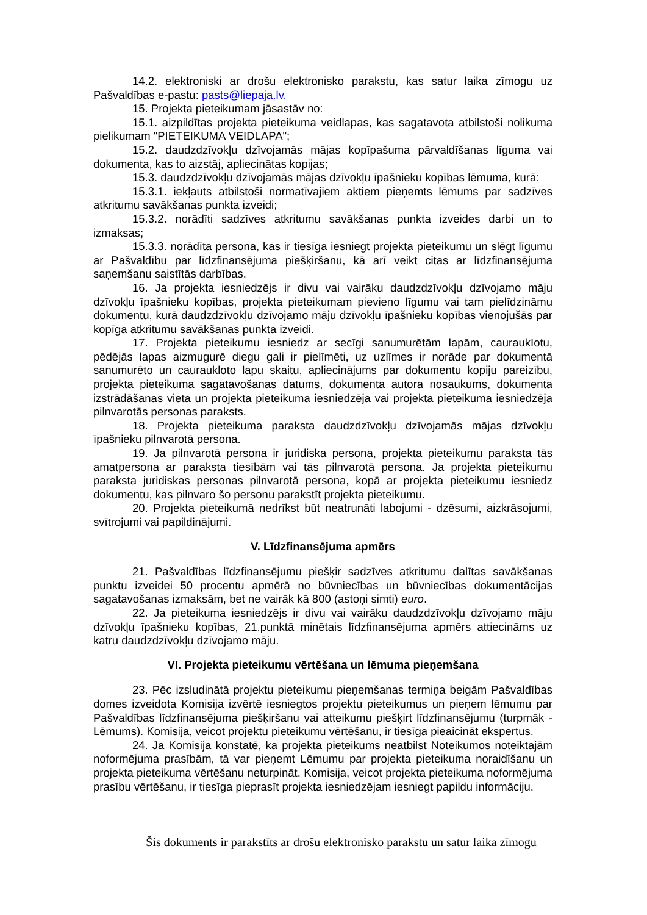14.2. elektroniski ar drošu elektronisko parakstu, kas satur laika zīmogu uz Pašvaldības e-pastu: pasts@liepaja.lv.
15. Projekta pieteikumam jāsastāv no:
15.1. aizpildītas projekta pieteikuma veidlapas, kas sagatavota atbilstoši nolikuma pielikumam "PIETEIKUMA VEIDLAPA";
15.2. daudzdzīvokļu dzīvojamās mājas kopīpašuma pārvaldīšanas līguma vai dokumenta, kas to aizstāj, apliecinātas kopijas;
15.3. daudzdzīvokļu dzīvojamās mājas dzīvokļu īpašnieku kopības lēmuma, kurā:
15.3.1. iekļauts atbilstoši normatīvajiem aktiem pieņemts lēmums par sadzīves atkritumu savākšanas punkta izveidi;
15.3.2. norādīti sadzīves atkritumu savākšanas punkta izveides darbi un to izmaksas;
15.3.3. norādīta persona, kas ir tiesīga iesniegt projekta pieteikumu un slēgt līgumu ar Pašvaldību par līdzfinansējuma piešķiršanu, kā arī veikt citas ar līdzfinansējuma saņemšanu saistītās darbības.
16. Ja projekta iesniedzējs ir divu vai vairāku daudzdzīvokļu dzīvojamo māju dzīvokļu īpašnieku kopības, projekta pieteikumam pievieno līgumu vai tam pielīdzināmu dokumentu, kurā daudzdzīvokļu dzīvojamo māju dzīvokļu īpašnieku kopības vienojušās par kopīga atkritumu savākšanas punkta izveidi.
17. Projekta pieteikumu iesniedz ar secīgi sanumurētām lapām, cauraukIotu, pēdējās lapas aizmugurē diegu gali ir pielīmēti, uz uzlīmes ir norāde par dokumentā sanumurēto un caurauklo­to lapu skaitu, apliecinājums par dokumentu kopiju pareizību, projekta pieteikuma sagatavošanas datums, dokumenta autora nosaukums, dokumenta izstrādāšanas vieta un projekta pieteikuma iesniedzēja vai projekta pieteikuma iesniedzēja pilnvarotās personas paraksts.
18. Projekta pieteikuma paraksta daudzdzīvokļu dzīvojamās mājas dzīvokļu īpašnieku pilnvarotā persona.
19. Ja pilnvarotā persona ir juridiska persona, projekta pieteikumu paraksta tās amatpersona ar paraksta tiesībām vai tās pilnvarotā persona. Ja projekta pieteikumu paraksta juridiskas personas pilnvarotā persona, kopā ar projekta pieteikumu iesniedz dokumentu, kas pilnvaro šo personu parakstīt projekta pieteikumu.
20. Projekta pieteikumā nedrīkst būt neatrunāti labojumi - dzēsumi, aizkrāsojumi, svītrojumi vai papildinājumi.
V. Līdzfinansējuma apmērs
21. Pašvaldības līdzfinansējumu piešķir sadzīves atkritumu dalītas savākšanas punktu izveidei 50 procentu apmērā no būvniecības un būvniecības dokumentācijas sagatavošanas izmaksām, bet ne vairāk kā 800 (astoņi simti) euro.
22. Ja pieteikuma iesniedzējs ir divu vai vairāku daudzdzīvokļu dzīvojamo māju dzīvokļu īpašnieku kopības, 21.punktā minētais līdzfinansējuma apmērs attiecināms uz katru daudzdzīvokļu dzīvojamo māju.
VI. Projekta pieteikumu vērtēšana un lēmuma pieņemšana
23. Pēc izsludinātā projektu pieteikumu pieņemšanas termiņa beigām Pašvaldības domes izveidota Komisija izvērtē iesniegtos projektu pieteikumus un pieņem lēmumu par Pašvaldības līdzfinansējuma piešķiršanu vai atteikumu piešķirt līdzfinansējumu (turpmāk - Lēmums). Komisija, veicot projektu pieteikumu vērtēšanu, ir tiesīga pieaicināt ekspertus.
24. Ja Komisija konstatē, ka projekta pieteikums neatbilst Noteikumos noteiktajām noformējuma prasībām, tā var pieņemt Lēmumu par projekta pieteikuma noraidīšanu un projekta pieteikuma vērtēšanu neturpināt. Komisija, veicot projekta pieteikuma noformējuma prasību vērtēšanu, ir tiesīga pieprasīt projekta iesniedzējam iesniegt papildu informāciju.
Šis dokuments ir parakstīts ar drošu elektronisko parakstu un satur laika zīmogu